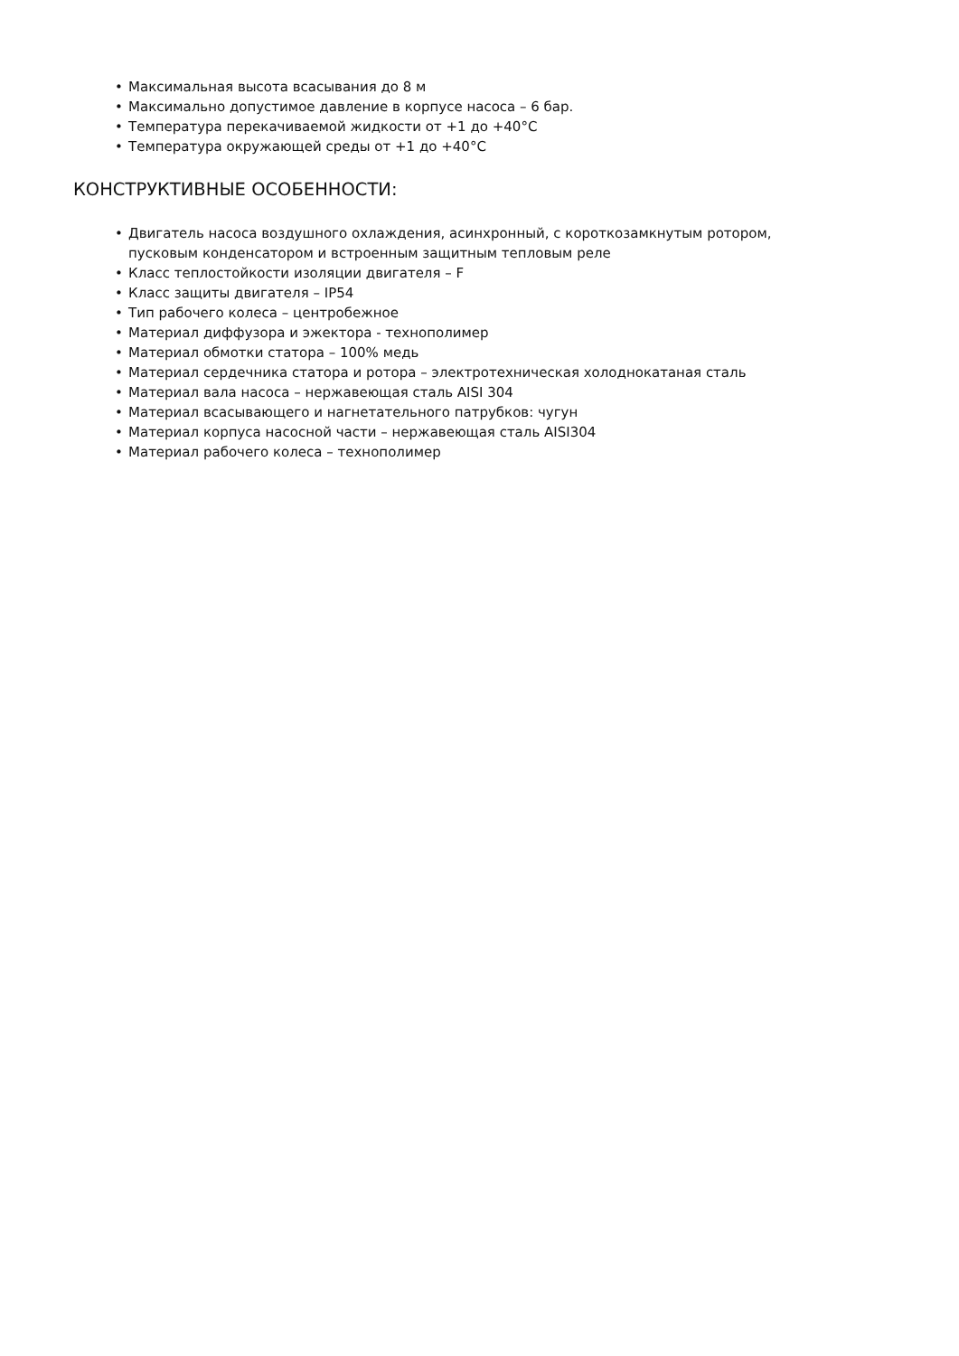• Максимальная высота всасывания до 8 м
• Максимально допустимое давление в корпусе насоса – 6 бар.
• Температура перекачиваемой жидкости от +1 до +40°С
• Температура окружающей среды от +1 до +40°С
КОНСТРУКТИВНЫЕ ОСОБЕННОСТИ:
• Двигатель насоса воздушного охлаждения, асинхронный, с короткозамкнутым ротором, пусковым конденсатором и встроенным защитным тепловым реле
• Класс теплостойкости изоляции двигателя – F
• Класс защиты двигателя – IP54
• Тип рабочего колеса – центробежное
• Материал диффузора и эжектора - технополимер
• Материал обмотки статора – 100% медь
• Материал сердечника статора и ротора – электротехническая холоднокатаная сталь
• Материал вала насоса – нержавеющая сталь AISI 304
• Материал всасывающего и нагнетательного патрубков: чугун
• Материал корпуса насосной части – нержавеющая сталь AISI304
• Материал рабочего колеса – технополимер